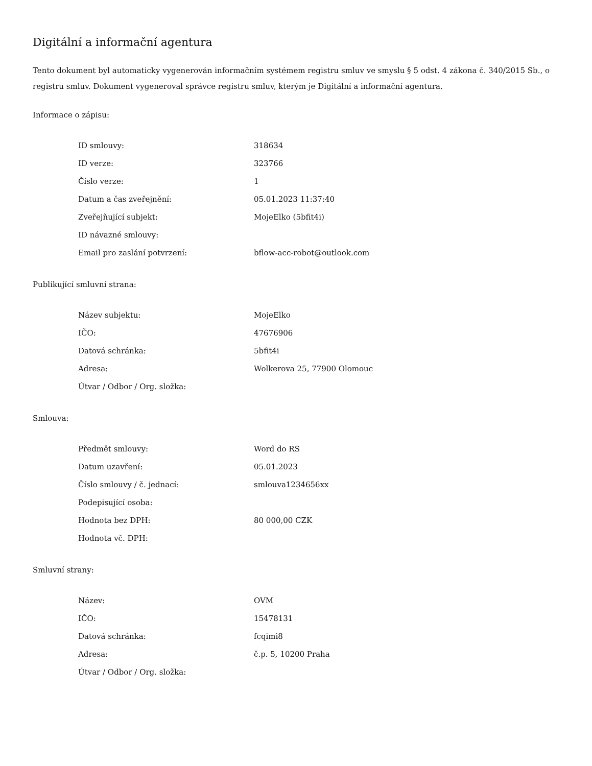Digitální a informační agentura
Tento dokument byl automaticky vygenerován informačním systémem registru smluv ve smyslu § 5 odst. 4 zákona č. 340/2015 Sb., o registru smluv. Dokument vygeneroval správce registru smluv, kterým je Digitální a informační agentura.
Informace o zápisu:
| ID smlouvy: | 318634 |
| ID verze: | 323766 |
| Číslo verze: | 1 |
| Datum a čas zveřejnění: | 05.01.2023 11:37:40 |
| Zveřejňující subjekt: | MojeElko (5bfit4i) |
| ID návazné smlouvy: | |
| Email pro zaslání potvrzení: | bflow-acc-robot@outlook.com |
Publikující smluvní strana:
| Název subjektu: | MojeElko |
| IČO: | 47676906 |
| Datová schránka: | 5bfit4i |
| Adresa: | Wolkerova 25, 77900 Olomouc |
| Útvar / Odbor / Org. složka: | |
Smlouva:
| Předmět smlouvy: | Word do RS |
| Datum uzavření: | 05.01.2023 |
| Číslo smlouvy / č. jednací: | smlouva1234656xx |
| Podepisující osoba: | |
| Hodnota bez DPH: | 80 000,00 CZK |
| Hodnota vč. DPH: | |
Smluvní strany:
| Název: | OVM |
| IČO: | 15478131 |
| Datová schránka: | fcqimi8 |
| Adresa: | č.p. 5, 10200 Praha |
| Útvar / Odbor / Org. složka: | |